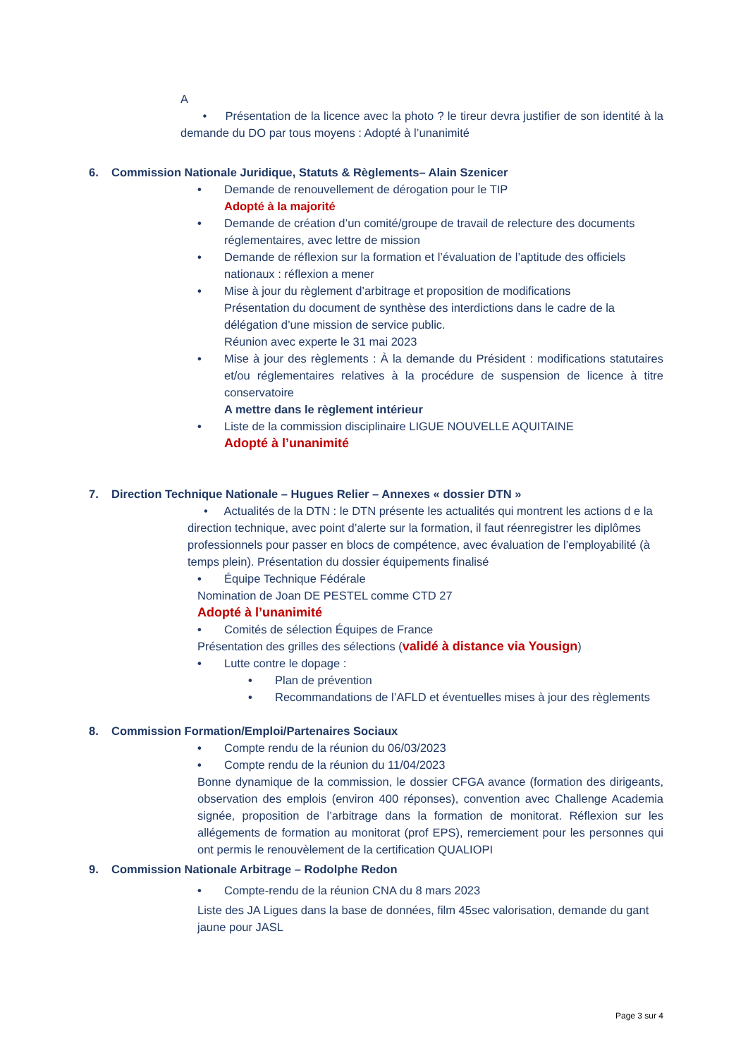A
• Présentation de la licence avec la photo ? le tireur devra justifier de son identité à la demande du DO par tous moyens : Adopté à l’unanimité
6. Commission Nationale Juridique, Statuts & Règlements– Alain Szenicer
• Demande de renouvellement de dérogation pour le TIP
Adopté à la majorité
• Demande de création d’un comité/groupe de travail de relecture des documents réglementaires, avec lettre de mission
• Demande de réflexion sur la formation et l’évaluation de l’aptitude des officiels nationaux : réflexion a mener
• Mise à jour du règlement d’arbitrage et proposition de modifications
Présentation du document de synthèse des interdictions dans le cadre de la délégation d’une mission de service public.
Réunion avec experte le 31 mai 2023
• Mise à jour des règlements : À la demande du Président : modifications statutaires et/ou réglementaires relatives à la procédure de suspension de licence à titre conservatoire
A mettre dans le règlement intérieur
• Liste de la commission disciplinaire LIGUE NOUVELLE AQUITAINE
Adopté à l’unanimité
7. Direction Technique Nationale – Hugues Relier – Annexes « dossier DTN »
• Actualités de la DTN : le DTN présente les actualités qui montrent les actions d e la direction technique, avec point d’alerte sur la formation, il faut réenregistrer les diplômes professionnels pour passer en blocs de compétence, avec évaluation de l’employabilité (à temps plein). Présentation du dossier équipements finalisé
• Équipe Technique Fédérale
Nomination de Joan DE PESTEL comme CTD 27
Adopté à l’unanimité
• Comités de sélection Équipes de France
Présentation des grilles des sélections (validé à distance via Yousign)
• Lutte contre le dopage :
• Plan de prévention
• Recommandations de l’AFLD et éventuelles mises à jour des règlements
8. Commission Formation/Emploi/Partenaires Sociaux
• Compte rendu de la réunion du 06/03/2023
• Compte rendu de la réunion du 11/04/2023
Bonne dynamique de la commission, le dossier CFGA avance (formation des dirigeants, observation des emplois (environ 400 réponses), convention avec Challenge Academia signée, proposition de l’arbitrage dans la formation de monitorat. Réflexion sur les allégements de formation au monitorat (prof EPS), remerciement pour les personnes qui ont permis le renouvèlement de la certification QUALIOPI
9. Commission Nationale Arbitrage – Rodolphe Redon
• Compte-rendu de la réunion CNA du 8 mars 2023
Liste des JA Ligues dans la base de données, film 45sec valorisation, demande du gant jaune pour JASL
Page 3 sur 4